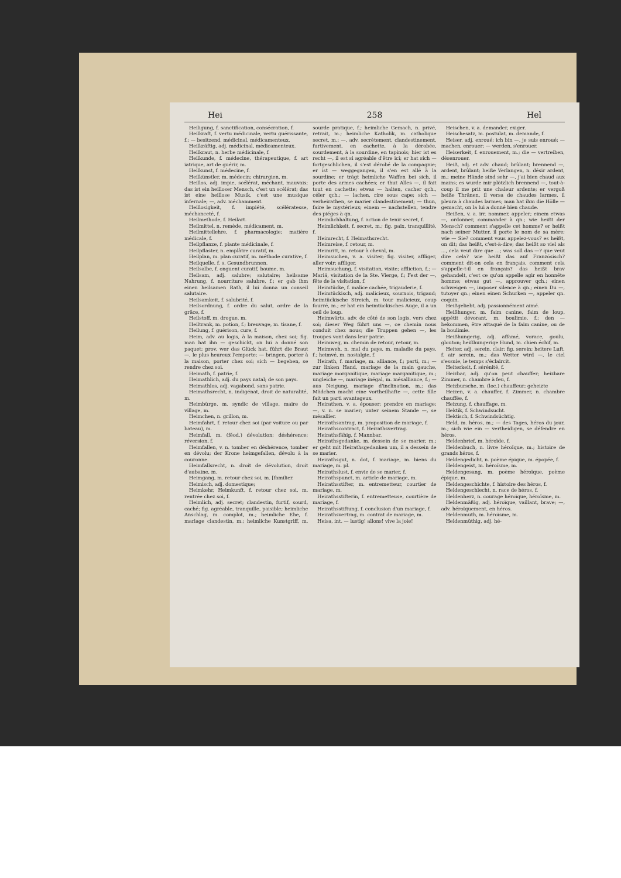Hei 258 Hel
Heiligung, f. sanctification, consécration, f.
Heilkraft, f. vertu médicinale, vertu guérissante, f.; — besitzend, médicinal, médicamenteux.
Heilkräftig, adj. médicinal, médicamenteux.
Heilkraut, n. herbe médicinale, f.
Heilkunde, f. médecine, thérapeutique, f. art iatrique, art de guérir, m.
Heilkunst, f. médecine, f.
Heilkünstler, m. médecin; chirurgien, m.
Heillos, adj. impie, scélérat, méchant, mauvais; das ist ein heilloser Mensch, c'est un scélérat; das ist eine heillose Musik, c'est une musique infernale; —, adv. méchamment.
Heillosigkeit, f. impiété, scélératesse, méchanceté, f.
Heilmethode, f. Heilart.
Heilmittel, n. remède, médicament, m.
Heilmittellehre, f. pharmacologie; matière médicale, f.
Heilpflanze, f. plante médicinale, f.
Heilpflaster, n. emplâtre curatif, m.
Heilplan, m. plan curatif, m. méthode curative, f.
Heilquelle, f. s. Gesundbrunnen.
Heilsalbe, f. onguent curatif, baume, m.
Heilsam, adj. salubre; salutaire; heilsame Nahrung, f. nourriture salubre, f.; er gab ihm einen heilsamen Rath, il lui donna un conseil salutaire.
Heilsamkeit, f. salubrité, f.
Heilsordnung, f. ordre du salut, ordre de la grâce, f.
Heilstoff, m. drogue, m.
Heiltrank, m. potion, f.; breuvage, m. tisane, f.
Heilung, f. guérison, cure, f.
Heim, adv. au logis, à la maison, chez soi; fig. man hat ihn — geschickt, on lui a donné son paquet; prov. wer das Glück hat, führt die Braut —, le plus heureux l'emporte; — bringen, porter à la maison, porter chez soi; sich — begeben, se rendre chez soi.
Heimath, f. patrie, f.
Heimathlich, adj. du pays natal; de son pays.
Heimathlos, adj. vagabond, sans patrie.
Heimathsrecht, n. indigénat, droit de naturalité, m.
Heimbürge, m. syndic de village, maire de village, m.
Heimchen, n. grillon, m.
Heimfahrt, f. retour chez soi (par voiture ou par bateau), m.
Heimfall, m. (féod.) dévolution; déshérence; réversion, f.
Heimfallen, v. n. tomber en déshérence, tomber en dévolu; der Krone heimgefallen, dévolu à la couronne.
Heimfallsrecht, n. droit de dévolution, droit d'aubaine, m.
Heimgang, m. retour chez soi, m. [familier.
Heimisch, adj. domestique;
Heimkehr, Heimkunft, f. retour chez soi, m. rentrée chez soi, f.
Heimlich, adj. secret; clandestin, furtif, sourd, caché; fig. agréable, tranquille, paisible; heimliche Anschlag, m. complot, m.; heimliche Ehe, f. mariage clandestin, m.; heimliche Kunstgriff, m. sourde pratique, f.; heimliche Gemach, n. privé, retrait, m.; heimliche Katholik, m. catholique secret, m.; —, adv. secrètement, clandestinement, furtivement, en cachette, à la dérobée, sourdement, à la sourdine, en tapinois; hier ist es recht —, il est si agréable d'être ici; er hat sich — fortgeschlichen, il s'est dérobé de la compagnie; er ist — weggegangen, il s'en est allé à la sourdine; er trägt heimliche Waffen bei sich, il porte des armes cachées; er thut Alles —, il fait tout en cachette; etwas — halten, cacher qch., céler qch.; — lachen, rire sous cape; sich — verheirathen, se marier clandestinement; — thun, faire le mystérieux; einem — nachstellen, tendre des piéges à qn.
Heimlichhaltung, f. action de tenir secret, f.
Heimlichkeit, f. secret, m.; fig. paix, tranquillité, f.
Heimrecht, f. Heimathsrecht.
Heimreise, f. retour, m.
Heimritt, m. retour à cheval, m.
Heimsuchen, v. a. visiter; fig. visiter, affliger, aller voir; affliger.
Heimsuchung, f. visitation, visite; affliction, f.; — Mariä, visitation de la Ste. Vierge, f.; Fest der —, fête de la visitation, f.
Heimtücke, f. malice cachée, trigauderie, f.
Heimtückisch, adj. malicieux, sournois, trigaud; heimtückische Streich, m. tour malicieux, coup fourré, m.; er hat ein heimtückisches Auge, il a un oeil de loup.
Heimwärts, adv. de côté de son logis, vers chez soi; dieser Weg führt uns —, ce chemin nous conduit chez nous; die Truppen gehen —, les troupes vont dans leur patrie.
Heimweg, m. chemin de retour, retour, m.
Heimweh, n. mal du pays, m. maladie du pays, f.; heimvé, m. nostalgie, f.
Heirath, f. mariage, m. alliance, f.; parti, m.; — zur linken Hand, mariage de la main gauche, mariage morganitique, mariage marganitique, m.; ungleiche —, mariage inégal, m. mésalliance, f.; — aus Neigung, mariage d'inclination, m.; das Mädchen macht eine vortheilhafte —, cette fille fait un parti avantageux.
Heirathen, v. a. épouser; prendre en mariage; —, v. n. se marier; unter seinem Stande —, se mésallier.
Heirathsantrag, m. proposition de mariage, f.
Heirathscontract, f. Heirathsvertrag.
Heirathsfähig, f. Mannbar.
Heirathsgedanke, m. dessein de se marier, m.; er geht mit Heirathsgedanken um, il a dessein de se marier.
Heirathsgut, n. dot, f. mariage, m. biens du mariage, m. pl.
Heirathslust, f. envie de se marier, f.
Heirathspunct, m. article de mariage, m.
Heirathsstifter, m. entremetteur, courtier de mariage, m.
Heirathsstifterin, f. entremetteuse, courtière de mariage, f.
Heirathsstiftung, f. conclusion d'un mariage, f.
Heirathsvertrag, m. contrat de mariage, m.
Heisa, int. — lustig! allons! vive la joie!
Heischen, v. a. demander, exiger.
Heischesatz, m. postulat, m. demande, f.
Heiser, adj. enroué; ich bin —, je suis enroué; — machen, enrouer; — werden, s'enrouer.
Heiserkeit, f. enrouement, m.; die — vertreiben, désenrouer.
Heiß, adj. et adv. chaud; brûlant; brennend —, ardent, brûlant; heiße Verlangen, n. désir ardent, m.; meine Hände sind sehr —, j'ai bien chaud aux mains; es wurde mir plötzlich brennend —, tout-à-coup il me prit une chaleur ardente; er vergoß heiße Thränen, il versa de chaudes larmes, il pleura à chaudes larmes; man hat ihm die Hölle — gemacht, on la lui a donné bien chaude.
Heißen, v. a. irr. nommer, appeler; einem etwas —, ordonner, commander à qn.; wie heißt der Mensch? comment s'appelle cet homme? er heißt nach seiner Mutter, il porte le nom de sa mère; wie — Sie? comment vous appelez-vous? es heißt, on dit; das heißt, c'est-à-dire; das heißt so viel als ..., cela veut dire que ...; was soll das —? que veut dire cela? wie heißt das auf Französisch? comment dit-on cela en français, comment cela s'appelle-t-il en français? das heißt brav gehandelt, c'est ce qu'on appelle agir en honnête homme; etwas gut —, approuver qch.; einen schweigen —, imposer silence à qn.; einen Du —, tutoyer qn.; einen einen Schurken —, appeler qn. coquin.
Heißgeliebt, adj. passionnément aimé.
Heißhunger, m. faim canine, faim de loup, appétit dévorant, m. boulimie, f.; den — bekommen, être attaqué de la faim canine, ou de la boulimie.
Heißhungerig, adj. affamé, vorace, goulu, glouton; heißhungerige Hund, m. chien échif, m.
Heiter, adj. serein, clair; fig. serein; heitere Luft, f. air serein, m.; das Wetter wird —, le ciel s'essuie, le temps s'éclaircit.
Heiterkeit, f. sérénité, f.
Heizbar, adj. qu'on peut chauffer; heizbare Zimmer, n. chambre à feu, f.
Heizbursche, m. (loc.) chauffeur; geheizte
Heizen, v. a. chauffer, f. Zimmer, n. chambre chauffée, f.
Heizung, f. chauffage, m.
Hektik, f. Schwindsucht.
Hektisch, f. Schwindsüchtig.
Held, m. héros, m.; — des Tages, héros du jour, m.; sich wie ein — vertheidigen, se défendre en héros.
Heldenbrief, m. héroïde, f.
Heldenbuch, n. livre héroïque, m.; histoire de grands héros, f.
Heldengedicht, n. poème épique, m. épopée, f.
Heldengeist, m. héroïsme, m.
Heldengesang, m. poème héroïque, poème épique, m.
Heldengeschichte, f. histoire des héros, f.
Heldengeschlecht, n. race de héros, f.
Heldenherz, n. courage héroïque, héroïsme, m.
Heldenmäßig, adj. héroïque, vaillant, brave; —, adv. héroïquement, en héros.
Heldenmuth, m. héroïsme, m.
Heldenmüthig, adj. hé-